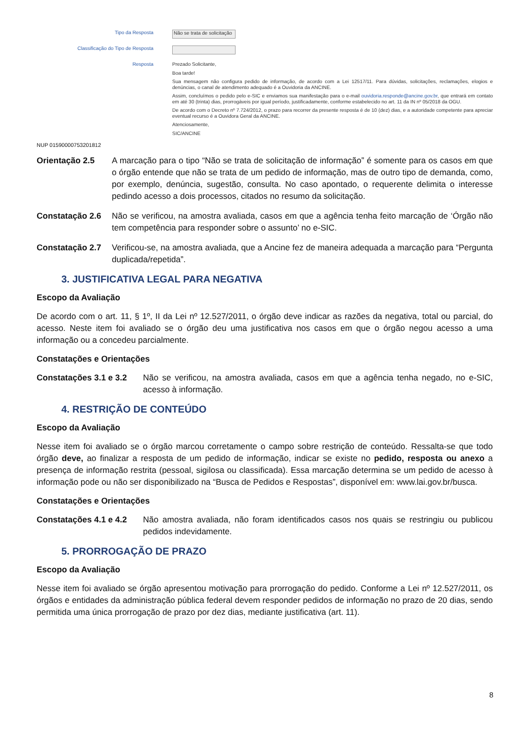Tipo da Resposta
Não se trata de solicitação
Classificação do Tipo de Resposta
Resposta
Prezado Solicitante,
Boa tarde!
Sua mensagem não configura pedido de informação, de acordo com a Lei 12517/11. Para dúvidas, solicitações, reclamações, elogios e denúncias, o canal de atendimento adequado é a Ouvidoria da ANCINE.
Assim, concluímos o pedido pelo e-SIC e enviamos sua manifestação para o e-mail ouvidoria.responde@ancine.gov.br, que entrará em contato em até 30 (trinta) dias, prorrogáveis por igual período, justificadamente, conforme estabelecido no art. 11 da IN nº 05/2018 da OGU.
De acordo com o Decreto nº 7.724/2012, o prazo para recorrer da presente resposta é de 10 (dez) dias, e a autoridade competente para apreciar eventual recurso é a Ouvidora Geral da ANCINE.
Atenciosamente,
SIC/ANCINE
NUP 01590000753201812
Orientação 2.5 A marcação para o tipo “Não se trata de solicitação de informação” é somente para os casos em que o órgão entende que não se trata de um pedido de informação, mas de outro tipo de demanda, como, por exemplo, denúncia, sugestão, consulta. No caso apontado, o requerente delimita o interesse pedindo acesso a dois processos, citados no resumo da solicitação.
Constatação 2.6 Não se verificou, na amostra avaliada, casos em que a agência tenha feito marcação de ‘Órgão não tem competência para responder sobre o assunto’ no e-SIC.
Constatação 2.7 Verificou-se, na amostra avaliada, que a Ancine fez de maneira adequada a marcação para “Pergunta duplicada/repetida”.
3. JUSTIFICATIVA LEGAL PARA NEGATIVA
Escopo da Avaliação
De acordo com o art. 11, § 1º, II da Lei nº 12.527/2011, o órgão deve indicar as razões da negativa, total ou parcial, do acesso. Neste item foi avaliado se o órgão deu uma justificativa nos casos em que o órgão negou acesso a uma informação ou a concedeu parcialmente.
Constatações e Orientações
Constatações 3.1 e 3.2 Não se verificou, na amostra avaliada, casos em que a agência tenha negado, no e-SIC, acesso à informação.
4. RESTRIÇÃO DE CONTEÚDO
Escopo da Avaliação
Nesse item foi avaliado se o órgão marcou corretamente o campo sobre restrição de conteúdo. Ressalta-se que todo órgão deve, ao finalizar a resposta de um pedido de informação, indicar se existe no pedido, resposta ou anexo a presença de informação restrita (pessoal, sigilosa ou classificada). Essa marcação determina se um pedido de acesso à informação pode ou não ser disponibilizado na “Busca de Pedidos e Respostas”, disponível em: www.lai.gov.br/busca.
Constatações e Orientações
Constatações 4.1 e 4.2 Não amostra avaliada, não foram identificados casos nos quais se restringiu ou publicou pedidos indevidamente.
5. PRORROGAÇÃO DE PRAZO
Escopo da Avaliação
Nesse item foi avaliado se órgão apresentou motivação para prorrogação do pedido. Conforme a Lei nº 12.527/2011, os órgãos e entidades da administração pública federal devem responder pedidos de informação no prazo de 20 dias, sendo permitida uma única prorrogação de prazo por dez dias, mediante justificativa (art. 11).
8